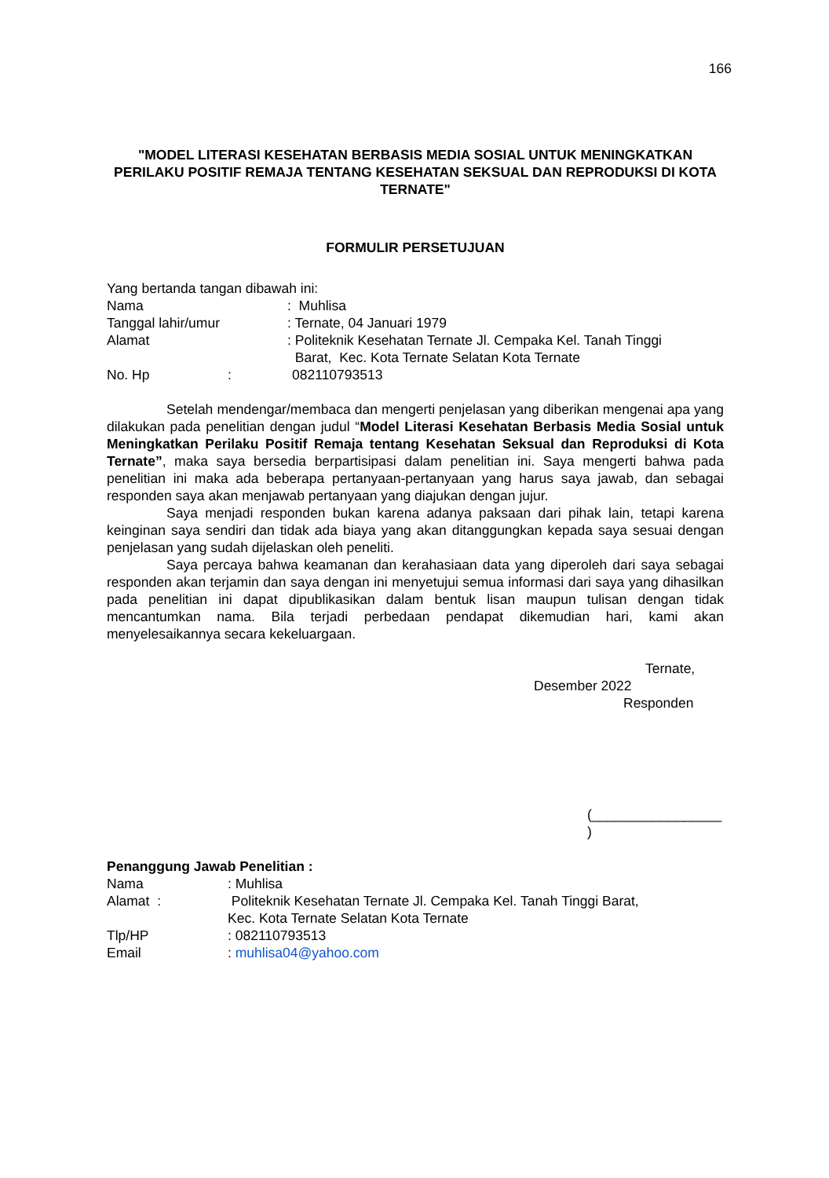166
"MODEL LITERASI KESEHATAN BERBASIS MEDIA SOSIAL UNTUK MENINGKATKAN PERILAKU POSITIF REMAJA TENTANG KESEHATAN SEKSUAL DAN REPRODUKSI DI KOTA TERNATE"
FORMULIR PERSETUJUAN
Yang bertanda tangan dibawah ini:
Nama : Muhlisa
Tanggal lahir/umur : Ternate, 04 Januari 1979
Alamat : Politeknik Kesehatan Ternate Jl. Cempaka Kel. Tanah Tinggi
Barat, Kec. Kota Ternate Selatan Kota Ternate
No. Hp : 082110793513
Setelah mendengar/membaca dan mengerti penjelasan yang diberikan mengenai apa yang dilakukan pada penelitian dengan judul “Model Literasi Kesehatan Berbasis Media Sosial untuk Meningkatkan Perilaku Positif Remaja tentang Kesehatan Seksual dan Reproduksi di Kota Ternate”, maka saya bersedia berpartisipasi dalam penelitian ini. Saya mengerti bahwa pada penelitian ini maka ada beberapa pertanyaan-pertanyaan yang harus saya jawab, dan sebagai responden saya akan menjawab pertanyaan yang diajukan dengan jujur.
Saya menjadi responden bukan karena adanya paksaan dari pihak lain, tetapi karena keinginan saya sendiri dan tidak ada biaya yang akan ditanggungkan kepada saya sesuai dengan penjelasan yang sudah dijelaskan oleh peneliti.
Saya percaya bahwa keamanan dan kerahasiaan data yang diperoleh dari saya sebagai responden akan terjamin dan saya dengan ini menyetujui semua informasi dari saya yang dihasilkan pada penelitian ini dapat dipublikasikan dalam bentuk lisan maupun tulisan dengan tidak mencantumkan nama. Bila terjadi perbedaan pendapat dikemudian hari, kami akan menyelesaikannya secara kekeluargaan.
Ternate,
Desember 2022
Responden
(_________________
)
Penanggung Jawab Penelitian :
Nama : Muhlisa
Alamat : Politeknik Kesehatan Ternate Jl. Cempaka Kel. Tanah Tinggi Barat,
Kec. Kota Ternate Selatan Kota Ternate
Tlp/HP : 082110793513
Email : muhlisa04@yahoo.com